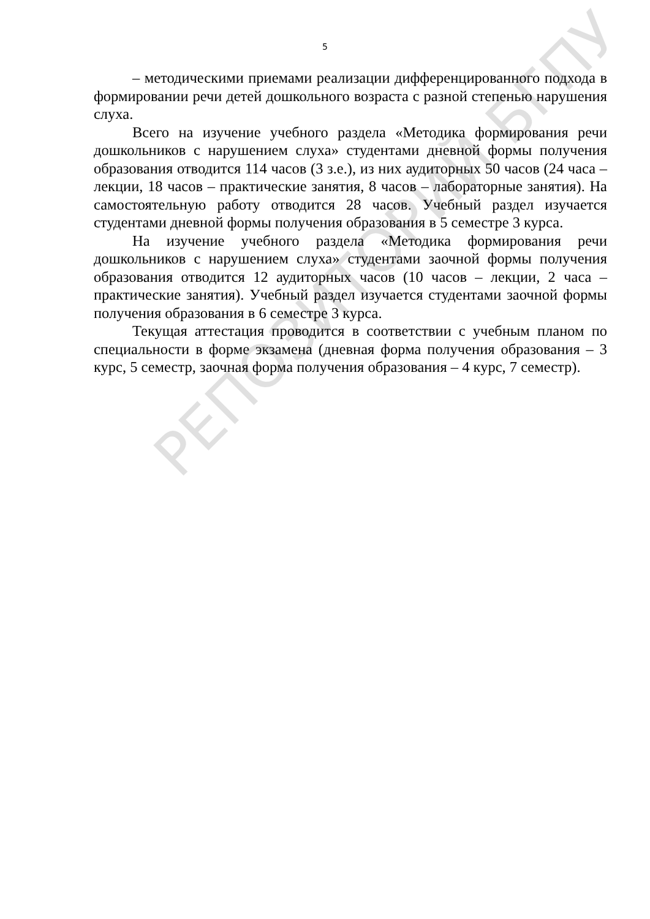5
– методическими приемами реализации дифференцированного подхода в формировании речи детей дошкольного возраста с разной степенью нарушения слуха.
Всего на изучение учебного раздела «Методика формирования речи дошкольников с нарушением слуха» студентами дневной формы получения образования отводится 114 часов (3 з.е.), из них аудиторных 50 часов (24 часа – лекции, 18 часов – практические занятия, 8 часов – лабораторные занятия). На самостоятельную работу отводится 28 часов. Учебный раздел изучается студентами дневной формы получения образования в 5 семестре 3 курса.
На изучение учебного раздела «Методика формирования речи дошкольников с нарушением слуха» студентами заочной формы получения образования отводится 12 аудиторных часов (10 часов – лекции, 2 часа – практические занятия). Учебный раздел изучается студентами заочной формы получения образования в 6 семестре 3 курса.
Текущая аттестация проводится в соответствии с учебным планом по специальности в форме экзамена (дневная форма получения образования – 3 курс, 5 семестр, заочная форма получения образования – 4 курс, 7 семестр).
РЕПОЗИТОРИЙ БГПУ